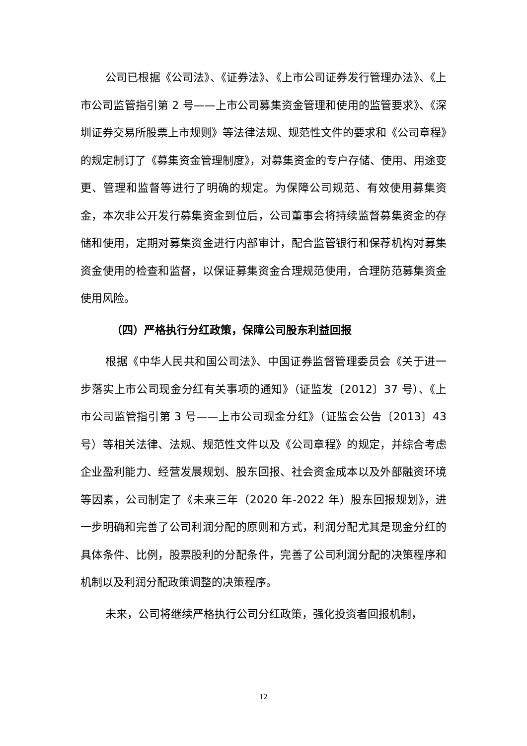公司已根据《公司法》、《证券法》、《上市公司证券发行管理办法》、《上市公司监管指引第 2 号——上市公司募集资金管理和使用的监管要求》、《深圳证券交易所股票上市规则》等法律法规、规范性文件的要求和《公司章程》的规定制订了《募集资金管理制度》，对募集资金的专户存储、使用、用途变更、管理和监督等进行了明确的规定。为保障公司规范、有效使用募集资金，本次非公开发行募集资金到位后，公司董事会将持续监督募集资金的存储和使用，定期对募集资金进行内部审计，配合监管银行和保荐机构对募集资金使用的检查和监督，以保证募集资金合理规范使用，合理防范募集资金使用风险。
（四）严格执行分红政策，保障公司股东利益回报
根据《中华人民共和国公司法》、中国证券监督管理委员会《关于进一步落实上市公司现金分红有关事项的通知》（证监发〔2012〕37 号）、《上市公司监管指引第 3 号——上市公司现金分红》（证监会公告〔2013〕43 号）等相关法律、法规、规范性文件以及《公司章程》的规定，并综合考虑企业盈利能力、经营发展规划、股东回报、社会资金成本以及外部融资环境等因素，公司制定了《未来三年（2020 年-2022 年）股东回报规划》，进一步明确和完善了公司利润分配的原则和方式，利润分配尤其是现金分红的具体条件、比例，股票股利的分配条件，完善了公司利润分配的决策程序和机制以及利润分配政策调整的决策程序。
未来，公司将继续严格执行公司分红政策，强化投资者回报机制，
12